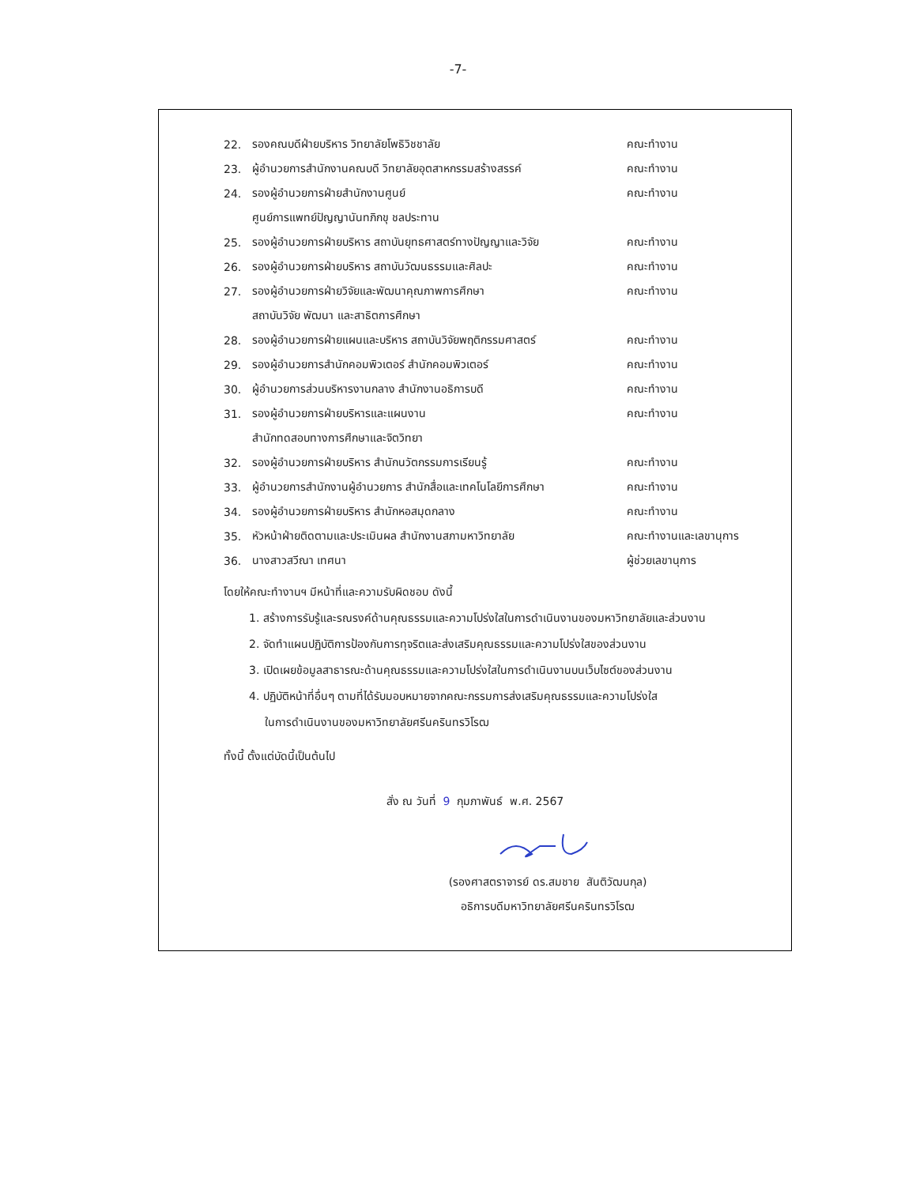-7-
22. รองคณบดีฝ่ายบริหาร วิทยาลัยโพธิวิชชาลัย คณะทำงาน
23. ผู้อำนวยการสำนักงานคณบดี วิทยาลัยอุตสาหกรรมสร้างสรรค์ คณะทำงาน
24. รองผู้อำนวยการฝ่ายสำนักงานศูนย์ คณะทำงาน
ศูนย์การแพทย์ปัญญานันทภิกขุ ชลประทาน
25. รองผู้อำนวยการฝ่ายบริหาร สถาบันยุทธศาสตร์ทางปัญญาและวิจัย คณะทำงาน
26. รองผู้อำนวยการฝ่ายบริหาร สถาบันวัฒนธรรมและศิลปะ คณะทำงาน
27. รองผู้อำนวยการฝ่ายวิจัยและพัฒนาคุณภาพการศึกษา คณะทำงาน
สถาบันวิจัย พัฒนา และสาธิตการศึกษา
28. รองผู้อำนวยการฝ่ายแผนและบริหาร สถาบันวิจัยพฤติกรรมศาสตร์ คณะทำงาน
29. รองผู้อำนวยการสำนักคอมพิวเตอร์ สำนักคอมพิวเตอร์ คณะทำงาน
30. ผู้อำนวยการส่วนบริหารงานกลาง สำนักงานอธิการบดี คณะทำงาน
31. รองผู้อำนวยการฝ่ายบริหารและแผนงาน คณะทำงาน
สำนักทดสอบทางการศึกษาและจิตวิทยา
32. รองผู้อำนวยการฝ่ายบริหาร สำนักนวัตกรรมการเรียนรู้ คณะทำงาน
33. ผู้อำนวยการสำนักงานผู้อำนวยการ สำนักสื่อและเทคโนโลยีการศึกษา คณะทำงาน
34. รองผู้อำนวยการฝ่ายบริหาร สำนักหอสมุดกลาง คณะทำงาน
35. หัวหน้าฝ่ายติดตามและประเมินผล สำนักงานสภามหาวิทยาลัย คณะทำงานและเลขานุการ
36. นางสาวสวีณา เทศนา ผู้ช่วยเลขานุการ
โดยให้คณะทำงานฯ มีหน้าที่และความรับผิดชอบ ดังนี้
1. สร้างการรับรู้และรณรงค์ด้านคุณธรรมและความโปร่งใสในการดำเนินงานของมหาวิทยาลัยและส่วนงาน
2. จัดทำแผนปฏิบัติการป้องกันการทุจริตและส่งเสริมคุณธรรมและความโปร่งใสของส่วนงาน
3. เปิดเผยข้อมูลสาธารณะด้านคุณธรรมและความโปร่งใสในการดำเนินงานบนเว็บไซต์ของส่วนงาน
4. ปฏิบัติหน้าที่อื่นๆ ตามที่ได้รับมอบหมายจากคณะกรรมการส่งเสริมคุณธรรมและความโปร่งใส
ในการดำเนินงานของมหาวิทยาลัยศรีนครินทรวิโรฒ
ทั้งนี้ ตั้งแต่บัดนี้เป็นต้นไป
สั่ง ณ วันที่ 9 กุมภาพันธ์ พ.ศ. 2567
(รองศาสตราจารย์ ดร.สมชาย สันติวัฒนกุล)
อธิการบดีมหาวิทยาลัยศรีนครินทรวิโรฒ